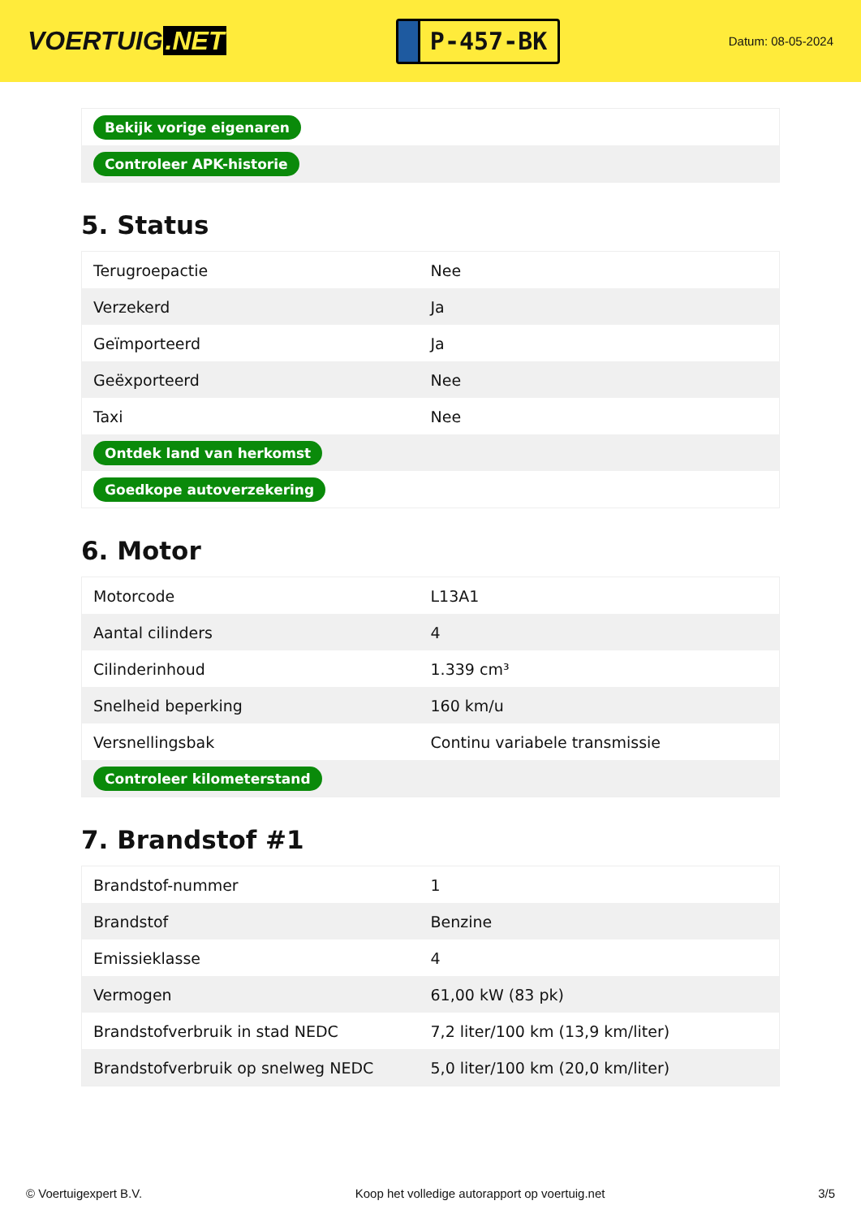VOERTUIG.NET
P-457-BK
Datum: 08-05-2024
| Bekijk vorige eigenaren |
| Controleer APK-historie |
5. Status
| Terugroepactie | Nee |
| Verzekerd | Ja |
| Geïmporteerd | Ja |
| Geëxporteerd | Nee |
| Taxi | Nee |
| Ontdek land van herkomst | |
| Goedkope autoverzekering | |
6. Motor
| Motorcode | L13A1 |
| Aantal cilinders | 4 |
| Cilinderinhoud | 1.339 cm³ |
| Snelheid beperking | 160 km/u |
| Versnellingsbak | Continu variabele transmissie |
| Controleer kilometerstand | |
7. Brandstof #1
| Brandstof-nummer | 1 |
| Brandstof | Benzine |
| Emissieklasse | 4 |
| Vermogen | 61,00 kW (83 pk) |
| Brandstofverbruik in stad NEDC | 7,2 liter/100 km (13,9 km/liter) |
| Brandstofverbruik op snelweg NEDC | 5,0 liter/100 km (20,0 km/liter) |
© Voertuigexpert B.V. Koop het volledige autorapport op voertuig.net 3/5